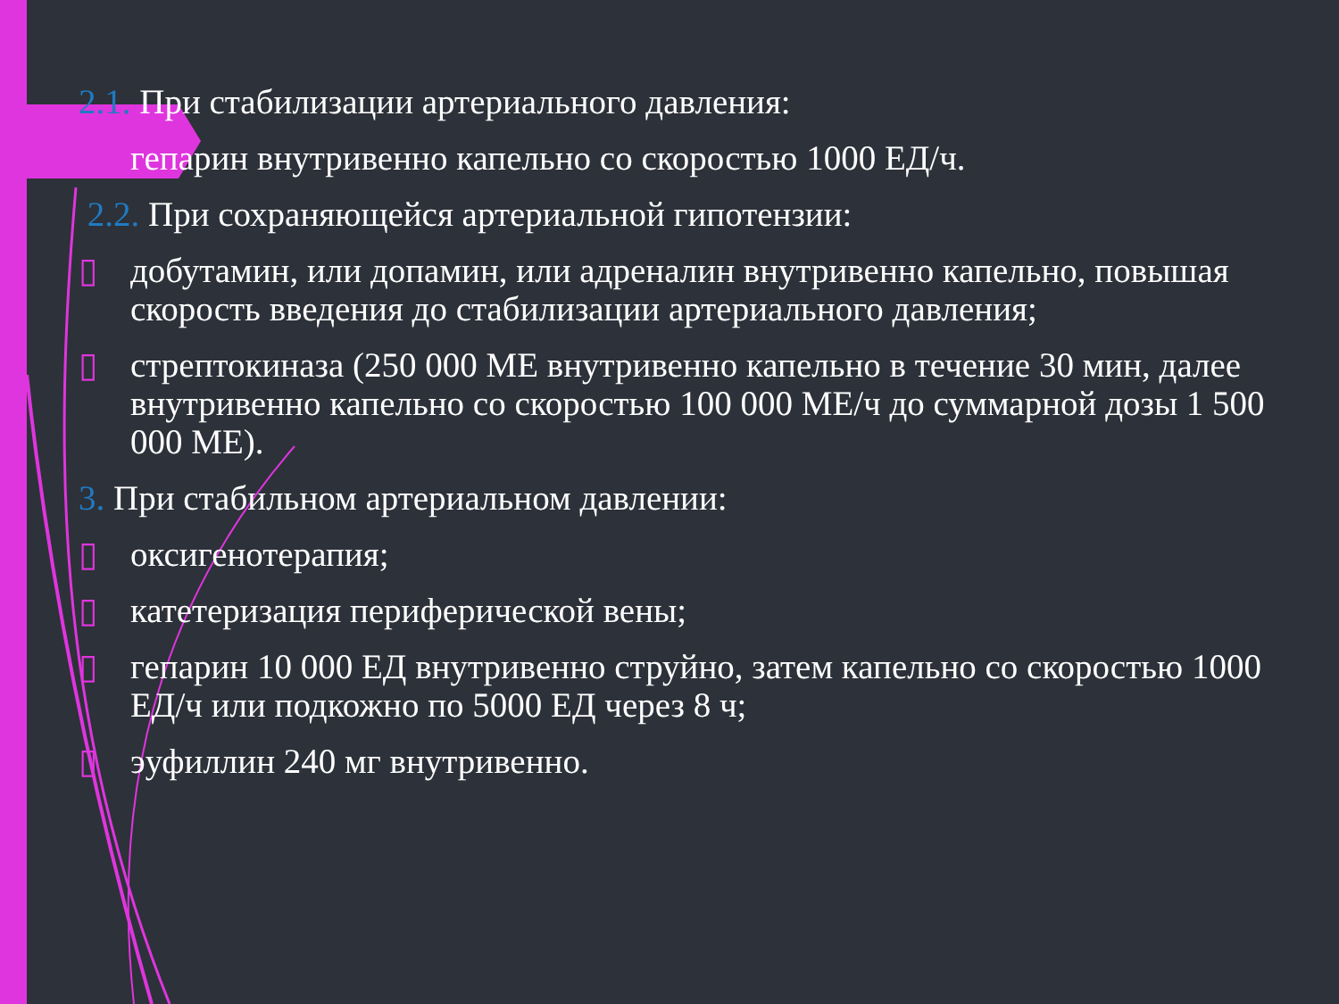2.1. При стабилизации артериального давления:
гепарин внутривенно капельно со скоростью 1000 ЕД/ч.
2.2. При сохраняющейся артериальной гипотензии:
▯ добутамин, или допамин, или адреналин внутривенно капельно, повышая скорость введения до стабилизации артериального давления;
▯ стрептокиназа (250 000 МЕ внутривенно капельно в течение 30 мин, далее внутривенно капельно со скоростью 100 000 МЕ/ч до суммарной дозы 1 500 000 МЕ).
3. При стабильном артериальном давлении:
▯ оксигенотерапия;
▯ катетеризация периферической вены;
▯ гепарин 10 000 ЕД внутривенно струйно, затем капельно со скоростью 1000 ЕД/ч или подкожно по 5000 ЕД через 8 ч;
▯ эуфиллин 240 мг внутривенно.